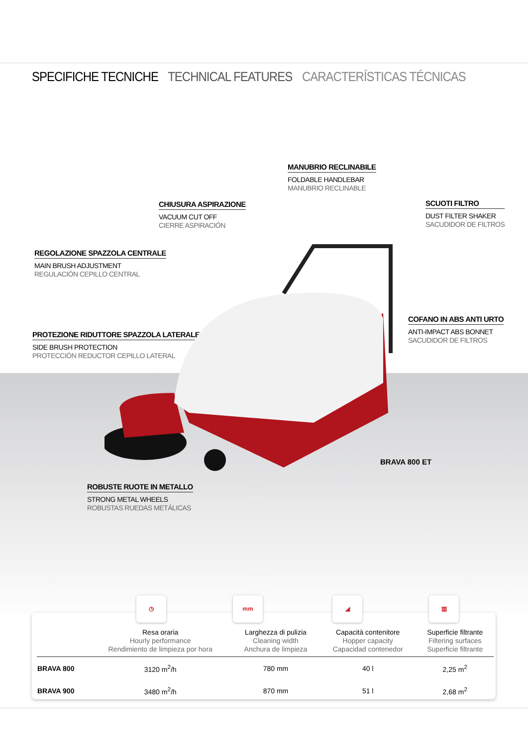SPECIFICHE TECNICHE TECHNICAL FEATURES CARACTERÍSTICAS TÉCNICAS
MANUBRIO RECLINABILE
FOLDABLE HANDLEBAR
MANUBRIO RECLINABLE
CHIUSURA ASPIRAZIONE
VACUUM CUT OFF
CIERRE ASPIRACIÓN
SCUOTI FILTRO
DUST FILTER SHAKER
SACUDIDOR DE FILTROS
REGOLAZIONE SPAZZOLA CENTRALE
MAIN BRUSH ADJUSTMENT
REGULACIÓN CEPILLO CENTRAL
COFANO IN ABS ANTI URTO
ANTI-IMPACT ABS BONNET
SACUDIDOR DE FILTROS
PROTEZIONE RIDUTTORE SPAZZOLA LATERALE
SIDE BRUSH PROTECTION
PROTECCIÓN REDUCTOR CEPILLO LATERAL
ROBUSTE RUOTE IN METALLO
STRONG METAL WHEELS
ROBUSTAS RUEDAS METÁLICAS
BRAVA 800 ET
◷ mm ◢ ▥
| | Resa oraria Hourly performance Rendimiento de limpieza por hora | Larghezza di pulizia Cleaning width Anchura de limpieza | Capacità contenitore Hopper capacity Capacidad contenedor | Superficie filtrante Filtering surfaces Superficie filtrante |
| --- | --- | --- | --- | --- |
| BRAVA 800 | 3120 m<sup>2</sup>/h | 780 mm | 40 l | 2,25 m<sup>2</sup> |
| BRAVA 900 | 3480 m<sup>2</sup>/h | 870 mm | 51 l | 2,68 m<sup>2</sup> |